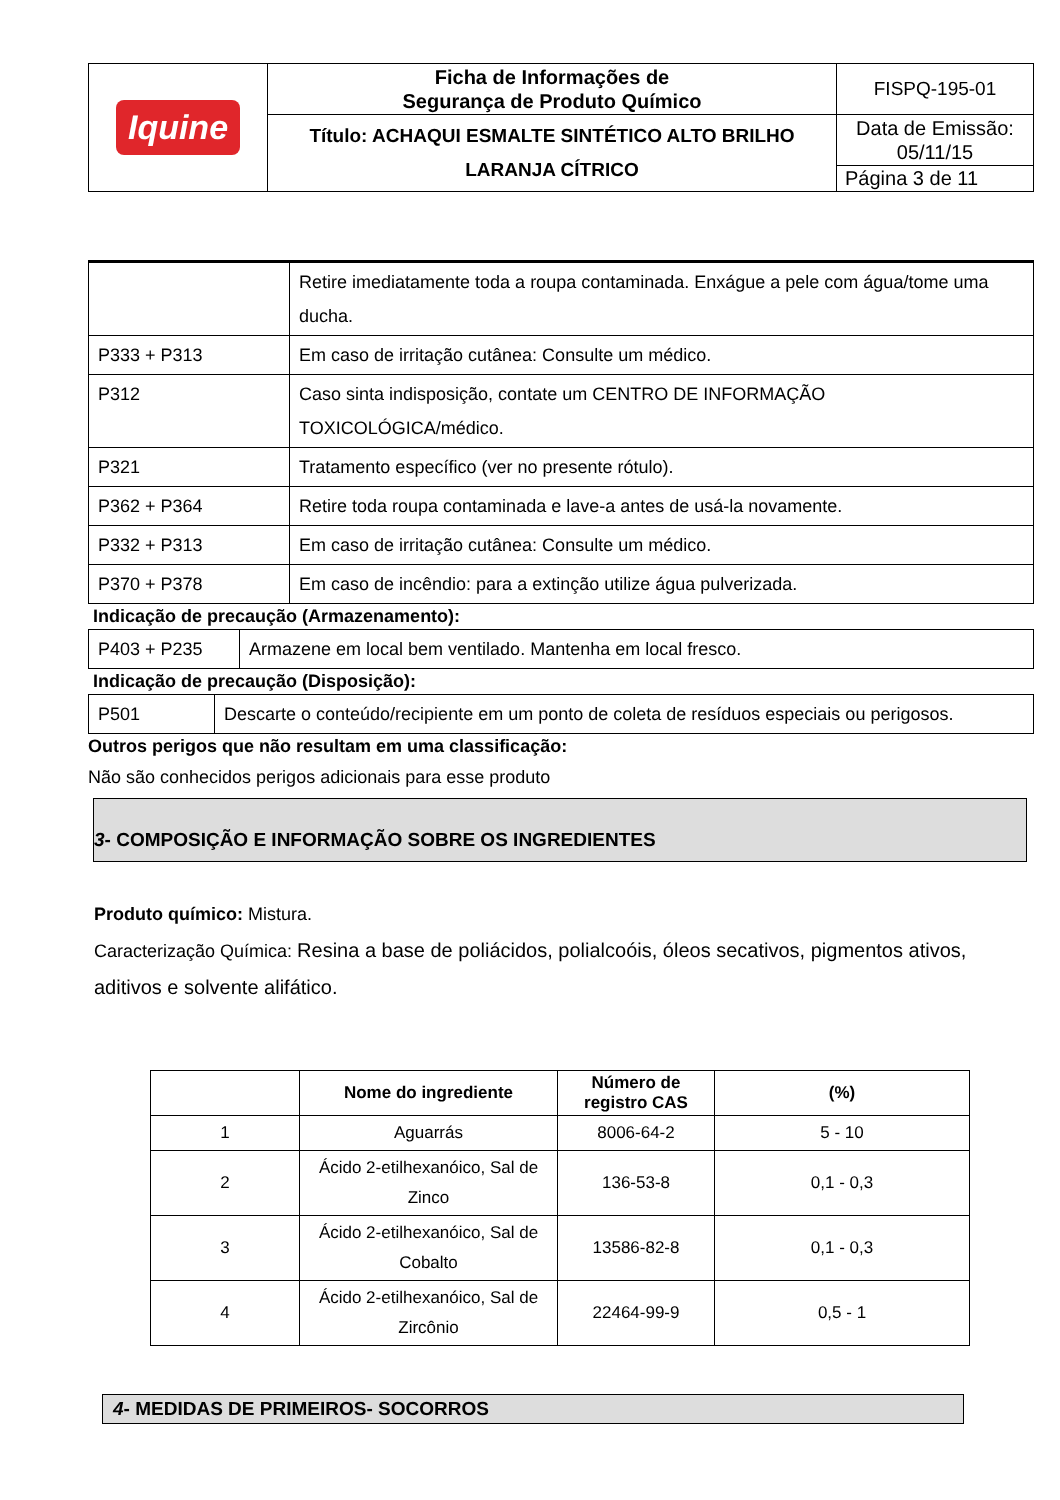| Iquine | Ficha de Informações de Segurança de Produto Químico | FISPQ-195-01 |
| | Título: ACHAQUI ESMALTE SINTÉTICO ALTO BRILHO LARANJA CÍTRICO | Data de Emissão: 05/11/15 |
| | | Página 3 de 11 |
| | Retire imediatamente toda a roupa contaminada. Enxágue a pele com água/tome uma ducha. |
| P333 + P313 | Em caso de irritação cutânea: Consulte um médico. |
| P312 | Caso sinta indisposição, contate um CENTRO DE INFORMAÇÃO TOXICOLÓGICA/médico. |
| P321 | Tratamento específico (ver no presente rótulo). |
| P362 + P364 | Retire toda roupa contaminada e lave-a antes de usá-la novamente. |
| P332 + P313 | Em caso de irritação cutânea: Consulte um médico. |
| P370 + P378 | Em caso de incêndio: para a extinção utilize água pulverizada. |
Indicação de precaução (Armazenamento):
| P403 + P235 | Armazene em local bem ventilado. Mantenha em local fresco. |
Indicação de precaução (Disposição):
| P501 | Descarte o conteúdo/recipiente em um ponto de coleta de resíduos especiais ou perigosos. |
Outros perigos que não resultam em uma classificação:
Não são conhecidos perigos adicionais para esse produto
3- COMPOSIÇÃO E INFORMAÇÃO SOBRE OS INGREDIENTES
Produto químico: Mistura.
Caracterização Química: Resina a base de poliácidos, polialcoóis, óleos secativos, pigmentos ativos, aditivos e solvente alifático.
| | Nome do ingrediente | Número de registro CAS | (%) |
| --- | --- | --- | --- |
| 1 | Aguarrás | 8006-64-2 | 5 - 10 |
| 2 | Ácido 2-etilhexanóico, Sal de Zinco | 136-53-8 | 0,1 - 0,3 |
| 3 | Ácido 2-etilhexanóico, Sal de Cobalto | 13586-82-8 | 0,1 - 0,3 |
| 4 | Ácido 2-etilhexanóico, Sal de Zircônio | 22464-99-9 | 0,5 - 1 |
4- MEDIDAS DE PRIMEIROS- SOCORROS